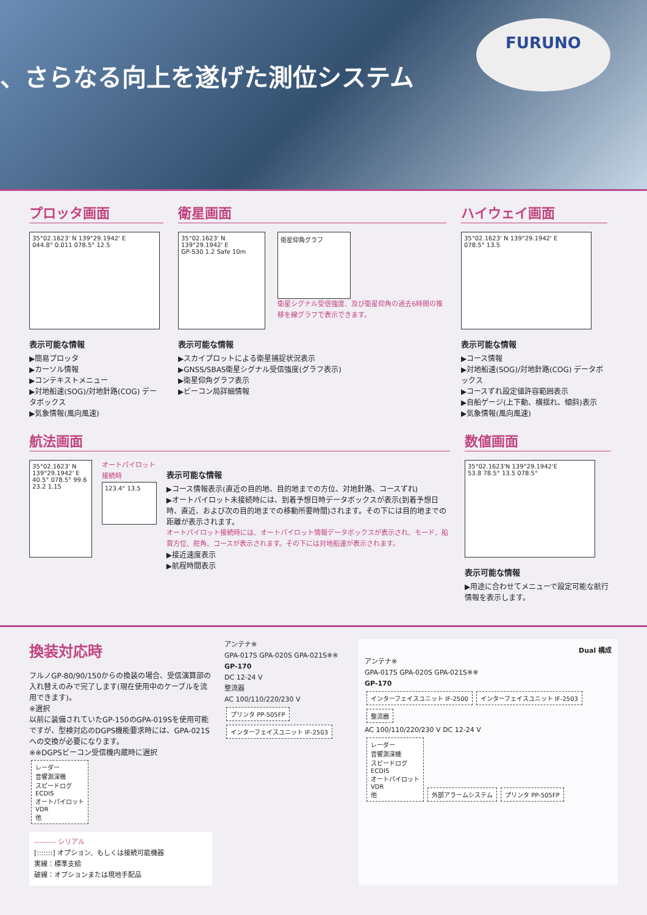、さらなる向上を遂げた測位システム
FURUNO
プロッタ画面
35°02.1623' N 139°29.1942' E
044.8° 0.011 078.5° 12.5
表示可能な情報
▶簡易プロッタ
▶カーソル情報
▶コンテキストメニュー
▶対地船速(SOG)/対地針路(COG) データボックス
▶気象情報(風向風速)
衛星画面
35°02.1623' N 139°29.1942' E
GP-S30 1.2 Safe 10m
衛星仰角グラフ
衛星シグナル受信強度、及び衛星仰角の過去6時間の推移を線グラフで表示できます。
表示可能な情報
▶スカイプロットによる衛星捕捉状況表示
▶GNSS/SBAS衛星シグナル受信強度(グラフ表示)
▶衛星仰角グラフ表示
▶ビーコン局詳細情報
ハイウェイ画面
35°02.1623' N 139°29.1942' E
078.5° 13.5
表示可能な情報
▶コース情報
▶対地船速(SOG)/対地針路(COG) データボックス
▶コースずれ設定値許容範囲表示
▶自船ゲージ(上下動、横揺れ、傾斜)表示
▶気象情報(風向風速)
航法画面
35°02.1623' N 139°29.1942' E
40.5° 078.5° 99.6 23.2 1.15
オートパイロット接続時
123.4° 13.5
表示可能な情報
▶コース情報表示(直近の目的地、目的地までの方位、対地針路、コースずれ)
▶オートパイロット未接続時には、到着予想日時データボックスが表示(到着予想日時、直近、および次の目的地までの移動所要時間)されます。その下には目的地までの距離が表示されます。
オートパイロット接続時には、オートパイロット情報データボックスが表示され、モード、船首方位、舵角、コースが表示されます。その下には対地船速が表示されます。
▶接近速度表示
▶航程時間表示
数値画面
35°02.1623'N 139°29.1942'E
53.8 78.5° 13.5 078.5°
表示可能な情報
▶用途に合わせてメニューで設定可能な航行情報を表示します。
換装対応時
フルノGP-80/90/150からの換装の場合、受信演算部の入れ替えのみで完了します(現在使用中のケーブルを流用できます)。
※選択
以前に装備されていたGP-150のGPA-019Sを使用可能ですが、型検対応のDGPS機能要求時には、GPA-021Sへの交換が必要になります。
※※DGPSビーコン受信機内蔵時に選択
レーダー
音響測深機
スピードログ
ECDIS
オートパイロット
VDR
他
--------- シリアル
[:::::::] オプション、もしくは接続可能機器
実線：標準支給
破線：オプションまたは現地手配品
アンテナ※
GPA-017S GPA-020S GPA-021S※※
GP-170
DC 12-24 V
整流器
AC 100/110/220/230 V
プリンタ PP-505FP インターフェイスユニット IF-2503
Dual 構成
アンテナ※
GPA-017S GPA-020S GPA-021S※※
GP-170
インターフェイスユニット IF-2500 インターフェイスユニット IF-2503 整流器
AC 100/110/220/230 V DC 12-24 V
レーダー
音響測深機
スピードログ
ECDIS
オートパイロット
VDR
他
外部アラームシステム プリンタ PP-505FP